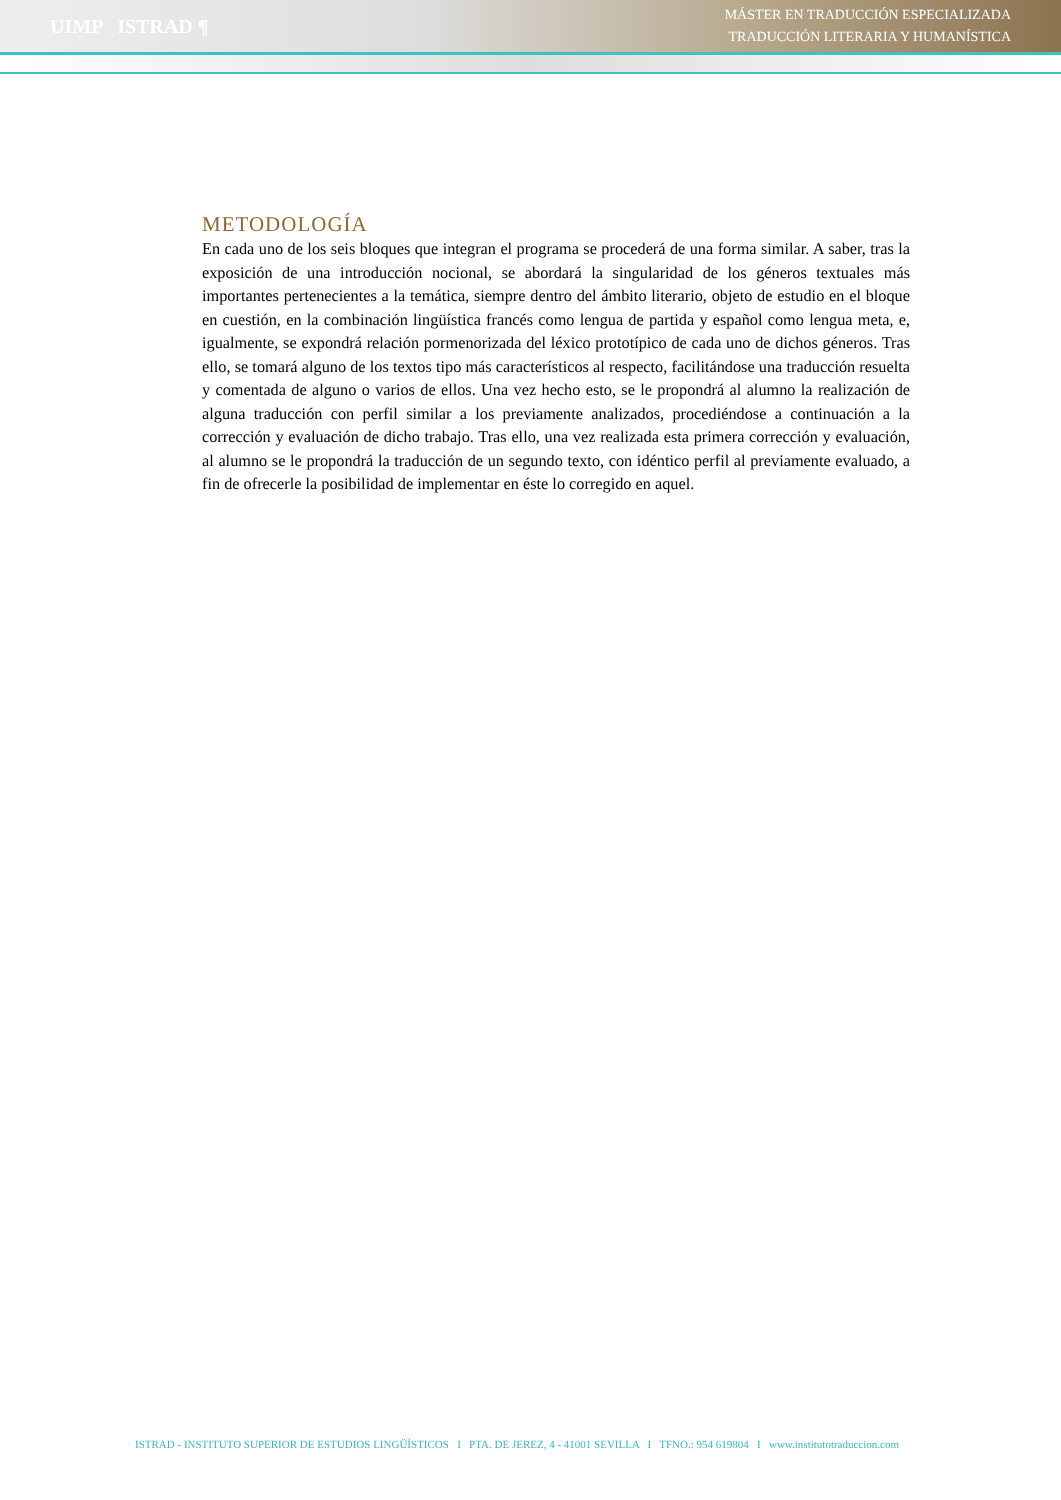UIMP ISTRAD ¶
MÁSTER EN TRADUCCIÓN ESPECIALIZADA
TRADUCCIÓN LITERARIA Y HUMANÍSTICA
METODOLOGÍA
En cada uno de los seis bloques que integran el programa se procederá de una forma similar. A saber, tras la exposición de una introducción nocional, se abordará la singularidad de los géneros textuales más importantes pertenecientes a la temática, siempre dentro del ámbito literario, objeto de estudio en el bloque en cuestión, en la combinación lingüística francés como lengua de partida y español como lengua meta, e, igualmente, se expondrá relación pormenorizada del léxico prototípico de cada uno de dichos géneros. Tras ello, se tomará alguno de los textos tipo más característicos al respecto, facilitándose una traducción resuelta y comentada de alguno o varios de ellos. Una vez hecho esto, se le propondrá al alumno la realización de alguna traducción con perfil similar a los previamente analizados, procediéndose a continuación a la corrección y evaluación de dicho trabajo. Tras ello, una vez realizada esta primera corrección y evaluación, al alumno se le propondrá la traducción de un segundo texto, con idéntico perfil al previamente evaluado, a fin de ofrecerle la posibilidad de implementar en éste lo corregido en aquel.
ISTRAD - INSTITUTO SUPERIOR DE ESTUDIOS LINGÜÍSTICOS I PTA. DE JEREZ, 4 - 41001 SEVILLA I TFNO.: 954 619804 I www.institutotraduccion.com